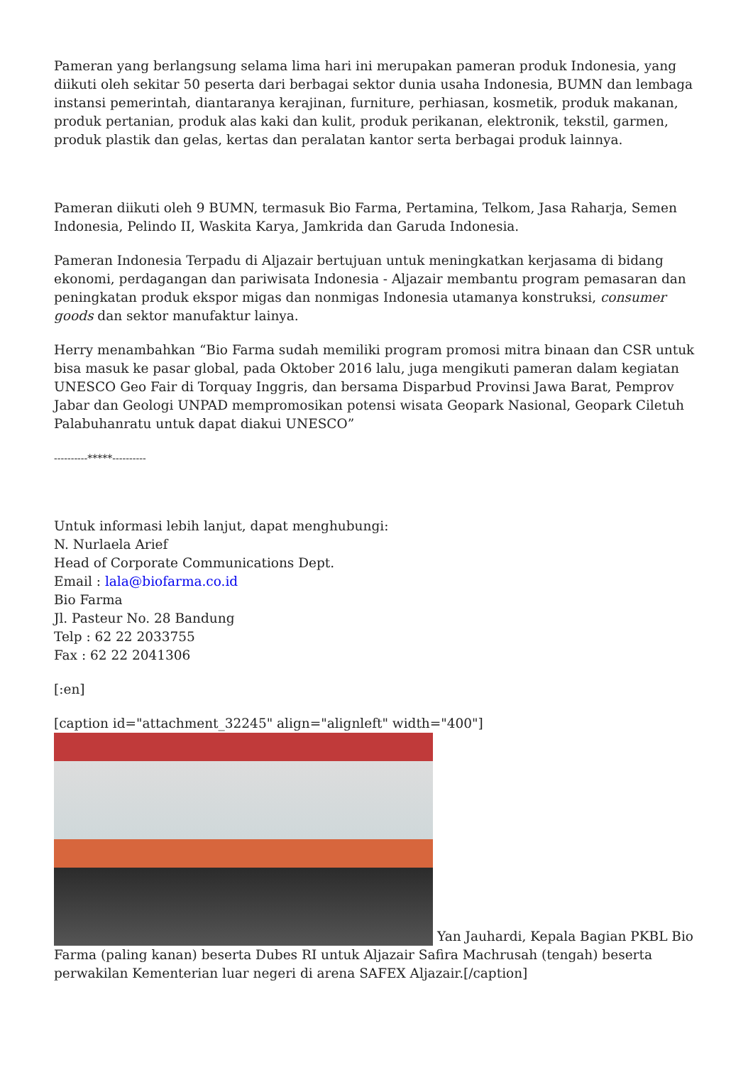Pameran yang berlangsung selama lima hari ini merupakan pameran produk Indonesia, yang diikuti oleh sekitar 50 peserta dari berbagai sektor dunia usaha Indonesia, BUMN dan lembaga instansi pemerintah, diantaranya kerajinan, furniture, perhiasan, kosmetik, produk makanan, produk pertanian, produk alas kaki dan kulit, produk perikanan, elektronik, tekstil, garmen, produk plastik dan gelas, kertas dan peralatan kantor serta berbagai produk lainnya.
Pameran diikuti oleh 9 BUMN, termasuk Bio Farma, Pertamina, Telkom, Jasa Raharja, Semen Indonesia, Pelindo II, Waskita Karya, Jamkrida dan Garuda Indonesia.
Pameran Indonesia Terpadu di Aljazair bertujuan untuk meningkatkan kerjasama di bidang ekonomi, perdagangan dan pariwisata Indonesia - Aljazair membantu program pemasaran dan peningkatan produk ekspor migas dan nonmigas Indonesia utamanya konstruksi, consumer goods dan sektor manufaktur lainya.
Herry menambahkan “Bio Farma sudah memiliki program promosi mitra binaan dan CSR untuk bisa masuk ke pasar global, pada Oktober 2016 lalu, juga mengikuti pameran dalam kegiatan UNESCO Geo Fair di Torquay Inggris, dan bersama Disparbud Provinsi Jawa Barat, Pemprov Jabar dan Geologi UNPAD mempromosikan potensi wisata Geopark Nasional, Geopark Ciletuh Palabuhanratu untuk dapat diakui UNESCO”
----------*****----------
Untuk informasi lebih lanjut, dapat menghubungi:
N. Nurlaela Arief
Head of Corporate Communications Dept.
Email : lala@biofarma.co.id
Bio Farma
Jl. Pasteur No. 28 Bandung
Telp : 62 22 2033755
Fax : 62 22 2041306
[:en]
[caption id="attachment_32245" align="alignleft" width="400"]
Yan Jauhardi, Kepala Bagian PKBL Bio Farma (paling kanan) beserta Dubes RI untuk Aljazair Safira Machrusah (tengah) beserta perwakilan Kementerian luar negeri di arena SAFEX Aljazair.[/caption]